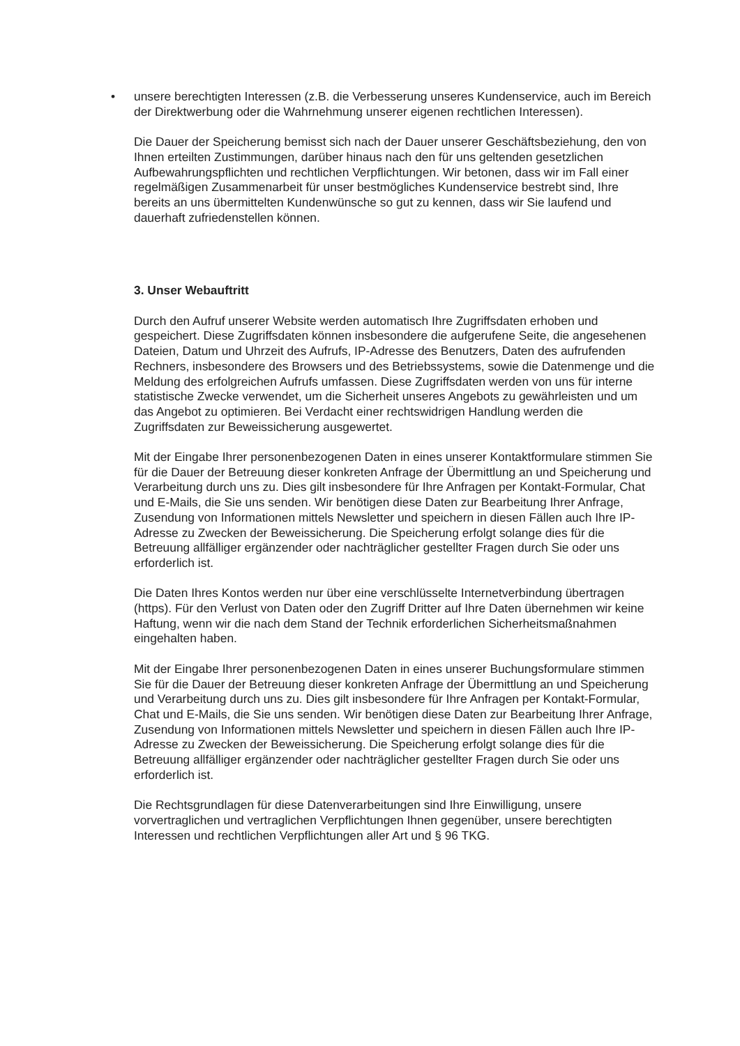• unsere berechtigten Interessen (z.B. die Verbesserung unseres Kundenservice, auch im Bereich der Direktwerbung oder die Wahrnehmung unserer eigenen rechtlichen Interessen).
Die Dauer der Speicherung bemisst sich nach der Dauer unserer Geschäftsbeziehung, den von Ihnen erteilten Zustimmungen, darüber hinaus nach den für uns geltenden gesetzlichen Aufbewahrungspflichten und rechtlichen Verpflichtungen. Wir betonen, dass wir im Fall einer regelmäßigen Zusammenarbeit für unser bestmögliches Kundenservice bestrebt sind, Ihre bereits an uns übermittelten Kundenwünsche so gut zu kennen, dass wir Sie laufend und dauerhaft zufriedenstellen können.
3. Unser Webauftritt
Durch den Aufruf unserer Website werden automatisch Ihre Zugriffsdaten erhoben und gespeichert. Diese Zugriffsdaten können insbesondere die aufgerufene Seite, die angesehenen Dateien, Datum und Uhrzeit des Aufrufs, IP-Adresse des Benutzers, Daten des aufrufenden Rechners, insbesondere des Browsers und des Betriebssystems, sowie die Datenmenge und die Meldung des erfolgreichen Aufrufs umfassen. Diese Zugriffsdaten werden von uns für interne statistische Zwecke verwendet, um die Sicherheit unseres Angebots zu gewährleisten und um das Angebot zu optimieren. Bei Verdacht einer rechtswidrigen Handlung werden die Zugriffsdaten zur Beweissicherung ausgewertet.
Mit der Eingabe Ihrer personenbezogenen Daten in eines unserer Kontaktformulare stimmen Sie für die Dauer der Betreuung dieser konkreten Anfrage der Übermittlung an und Speicherung und Verarbeitung durch uns zu. Dies gilt insbesondere für Ihre Anfragen per Kontakt-Formular, Chat und E-Mails, die Sie uns senden. Wir benötigen diese Daten zur Bearbeitung Ihrer Anfrage, Zusendung von Informationen mittels Newsletter und speichern in diesen Fällen auch Ihre IP-Adresse zu Zwecken der Beweissicherung. Die Speicherung erfolgt solange dies für die Betreuung allfälliger ergänzender oder nachträglicher gestellter Fragen durch Sie oder uns erforderlich ist.
Die Daten Ihres Kontos werden nur über eine verschlüsselte Internetverbindung übertragen (https). Für den Verlust von Daten oder den Zugriff Dritter auf Ihre Daten übernehmen wir keine Haftung, wenn wir die nach dem Stand der Technik erforderlichen Sicherheitsmaßnahmen eingehalten haben.
Mit der Eingabe Ihrer personenbezogenen Daten in eines unserer Buchungsformulare stimmen Sie für die Dauer der Betreuung dieser konkreten Anfrage der Übermittlung an und Speicherung und Verarbeitung durch uns zu. Dies gilt insbesondere für Ihre Anfragen per Kontakt-Formular, Chat und E-Mails, die Sie uns senden. Wir benötigen diese Daten zur Bearbeitung Ihrer Anfrage, Zusendung von Informationen mittels Newsletter und speichern in diesen Fällen auch Ihre IP-Adresse zu Zwecken der Beweissicherung. Die Speicherung erfolgt solange dies für die Betreuung allfälliger ergänzender oder nachträglicher gestellter Fragen durch Sie oder uns erforderlich ist.
Die Rechtsgrundlagen für diese Datenverarbeitungen sind Ihre Einwilligung, unsere vorvertraglichen und vertraglichen Verpflichtungen Ihnen gegenüber, unsere berechtigten Interessen und rechtlichen Verpflichtungen aller Art und § 96 TKG.